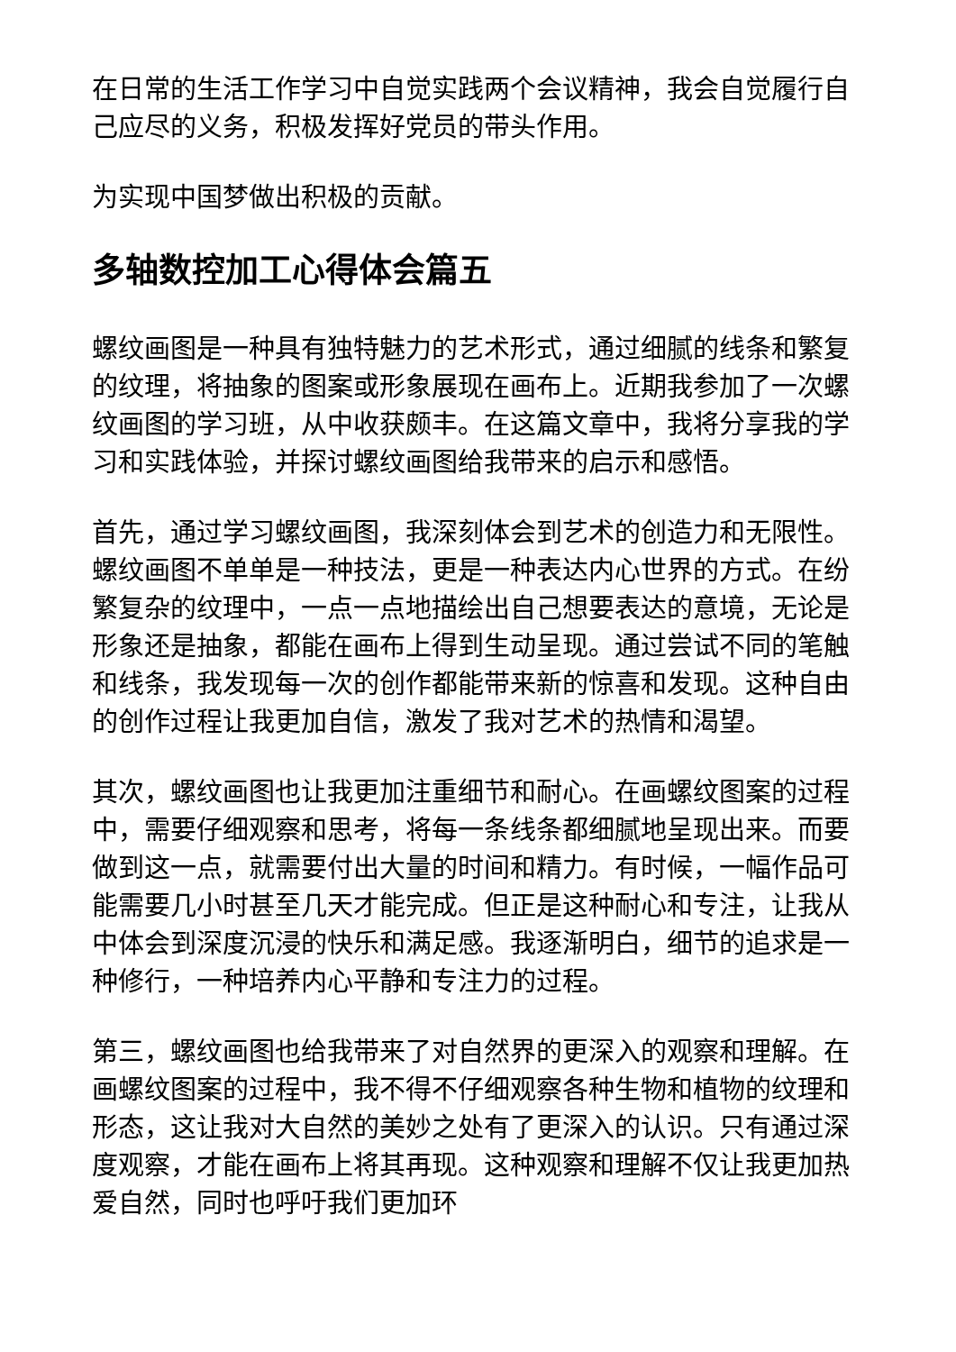在日常的生活工作学习中自觉实践两个会议精神，我会自觉履行自己应尽的义务，积极发挥好党员的带头作用。
为实现中国梦做出积极的贡献。
多轴数控加工心得体会篇五
螺纹画图是一种具有独特魅力的艺术形式，通过细腻的线条和繁复的纹理，将抽象的图案或形象展现在画布上。近期我参加了一次螺纹画图的学习班，从中收获颇丰。在这篇文章中，我将分享我的学习和实践体验，并探讨螺纹画图给我带来的启示和感悟。
首先，通过学习螺纹画图，我深刻体会到艺术的创造力和无限性。螺纹画图不单单是一种技法，更是一种表达内心世界的方式。在纷繁复杂的纹理中，一点一点地描绘出自己想要表达的意境，无论是形象还是抽象，都能在画布上得到生动呈现。通过尝试不同的笔触和线条，我发现每一次的创作都能带来新的惊喜和发现。这种自由的创作过程让我更加自信，激发了我对艺术的热情和渴望。
其次，螺纹画图也让我更加注重细节和耐心。在画螺纹图案的过程中，需要仔细观察和思考，将每一条线条都细腻地呈现出来。而要做到这一点，就需要付出大量的时间和精力。有时候，一幅作品可能需要几小时甚至几天才能完成。但正是这种耐心和专注，让我从中体会到深度沉浸的快乐和满足感。我逐渐明白，细节的追求是一种修行，一种培养内心平静和专注力的过程。
第三，螺纹画图也给我带来了对自然界的更深入的观察和理解。在画螺纹图案的过程中，我不得不仔细观察各种生物和植物的纹理和形态，这让我对大自然的美妙之处有了更深入的认识。只有通过深度观察，才能在画布上将其再现。这种观察和理解不仅让我更加热爱自然，同时也呼吁我们更加环